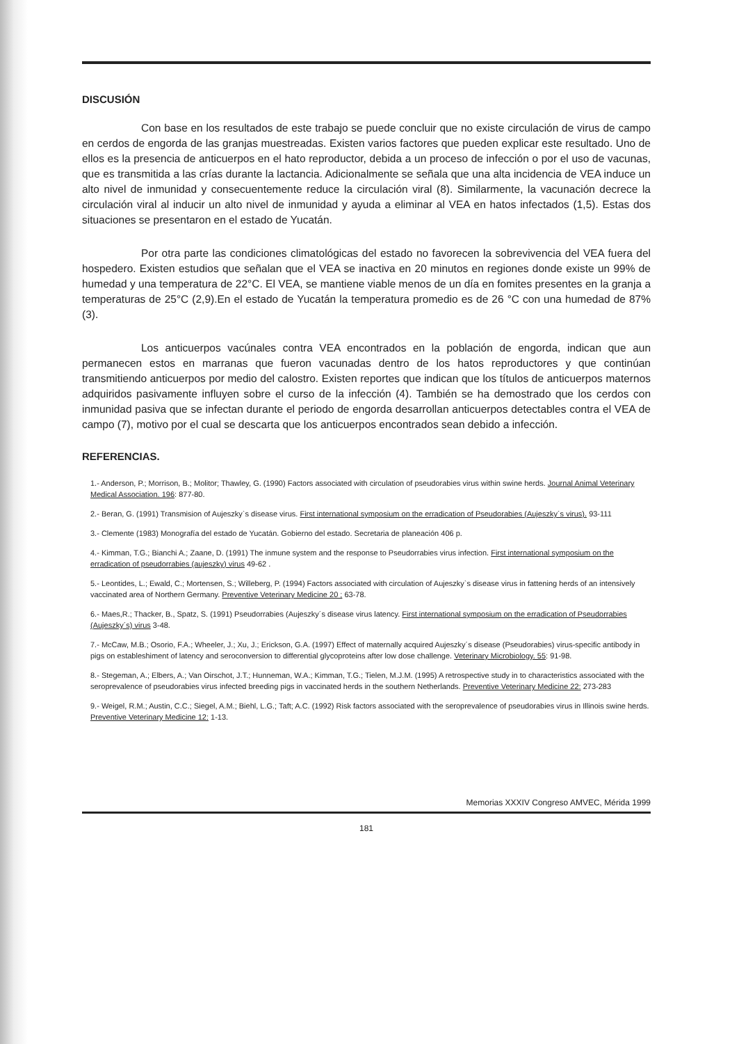DISCUSIÓN
Con base en los resultados de este trabajo se puede concluir que no existe circulación de virus de campo en cerdos de engorda de las granjas muestreadas. Existen varios factores que pueden explicar este resultado. Uno de ellos es la presencia de anticuerpos en el hato reproductor, debida a un proceso de infección o por el uso de vacunas, que es transmitida a las crías durante la lactancia. Adicionalmente se señala que una alta incidencia de VEA induce un alto nivel de inmunidad y consecuentemente reduce la circulación viral (8). Similarmente, la vacunación decrece la circulación viral al inducir un alto nivel de inmunidad y ayuda a eliminar al VEA en hatos infectados (1,5). Estas dos situaciones se presentaron en el estado de Yucatán.
Por otra parte las condiciones climatológicas del estado no favorecen la sobrevivencia del VEA fuera del hospedero. Existen estudios que señalan que el VEA se inactiva en 20 minutos en regiones donde existe un 99% de humedad y una temperatura de 22°C. El VEA, se mantiene viable menos de un día en fomites presentes en la granja a temperaturas de 25°C (2,9).En el estado de Yucatán la temperatura promedio es de 26 °C con una humedad de 87% (3).
Los anticuerpos vacúnales contra VEA encontrados en la población de engorda, indican que aun permanecen estos en marranas que fueron vacunadas dentro de los hatos reproductores y que continúan transmitiendo anticuerpos por medio del calostro. Existen reportes que indican que los títulos de anticuerpos maternos adquiridos pasivamente influyen sobre el curso de la infección (4). También se ha demostrado que los cerdos con inmunidad pasiva que se infectan durante el periodo de engorda desarrollan anticuerpos detectables contra el VEA de campo (7), motivo por el cual se descarta que los anticuerpos encontrados sean debido a infección.
REFERENCIAS.
1.- Anderson, P.; Morrison, B.; Molitor; Thawley, G. (1990) Factors associated with circulation of pseudorabies virus within swine herds. Journal Animal Veterinary Medical Association. 196: 877-80.
2.- Beran, G. (1991) Transmision of Aujeszky`s disease virus. First international symposium on the erradication of Pseudorabies (Aujeszky´s virus). 93-111
3.- Clemente (1983) Monografía del estado de Yucatán. Gobierno del estado. Secretaria de planeación 406 p.
4.- Kimman, T.G.; Bianchi A.; Zaane, D. (1991) The inmune system and the response to Pseudorrabies virus infection. First international symposium on the erradication of pseudorrabies (aujeszky) virus 49-62 .
5.- Leontides, L.; Ewald, C.; Mortensen, S.; Willeberg, P. (1994) Factors associated with circulation of Aujeszky`s disease virus in fattening herds of an intensively vaccinated area of Northern Germany. Preventive Veterinary Medicine 20 ; 63-78.
6.- Maes,R.; Thacker, B., Spatz, S. (1991) Pseudorrabies (Aujeszky´s disease virus latency. First international symposium on the erradication of Pseudorrabies (Aujeszky´s) virus 3-48.
7.- McCaw, M.B.; Osorio, F.A.; Wheeler, J.; Xu, J.; Erickson, G.A. (1997) Effect of maternally acquired Aujeszky´s disease (Pseudorabies) virus-specific antibody in pigs on estableshiment of latency and seroconversion to differential glycoproteins after low dose challenge. Veterinary Microbiology. 55: 91-98.
8.- Stegeman, A.; Elbers, A.; Van Oirschot, J.T.; Hunneman, W.A.; Kimman, T.G.; Tielen, M.J.M. (1995) A retrospective study in to characteristics associated with the seroprevalence of pseudorabies virus infected breeding pigs in vaccinated herds in the southern Netherlands. Preventive Veterinary Medicine 22: 273-283
9.- Weigel, R.M.; Austin, C.C.; Siegel, A.M.; Biehl, L.G.; Taft; A.C. (1992) Risk factors associated with the seroprevalence of pseudorabies virus in Illinois swine herds. Preventive Veterinary Medicine 12: 1-13.
Memorias XXXIV Congreso AMVEC, Mérida 1999
181